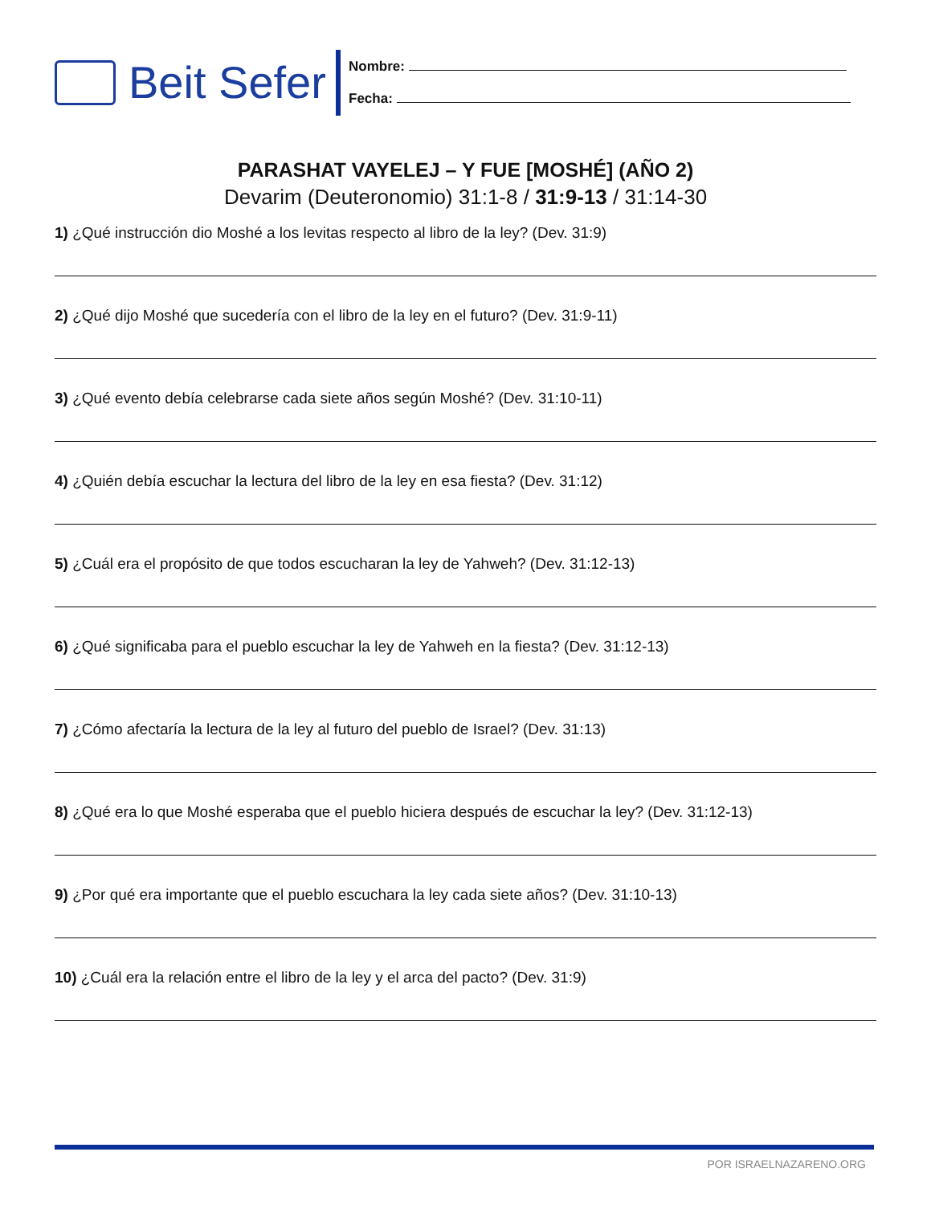Beit Sefer
Nombre:
Fecha:
PARASHAT VAYELEJ – Y FUE [MOSHÉ] (AÑO 2)
Devarim (Deuteronomio) 31:1-8 / 31:9-13 / 31:14-30
1) ¿Qué instrucción dio Moshé a los levitas respecto al libro de la ley? (Dev. 31:9)
2) ¿Qué dijo Moshé que sucedería con el libro de la ley en el futuro? (Dev. 31:9-11)
3) ¿Qué evento debía celebrarse cada siete años según Moshé? (Dev. 31:10-11)
4) ¿Quién debía escuchar la lectura del libro de la ley en esa fiesta? (Dev. 31:12)
5) ¿Cuál era el propósito de que todos escucharan la ley de Yahweh? (Dev. 31:12-13)
6) ¿Qué significaba para el pueblo escuchar la ley de Yahweh en la fiesta? (Dev. 31:12-13)
7) ¿Cómo afectaría la lectura de la ley al futuro del pueblo de Israel? (Dev. 31:13)
8) ¿Qué era lo que Moshé esperaba que el pueblo hiciera después de escuchar la ley? (Dev. 31:12-13)
9) ¿Por qué era importante que el pueblo escuchara la ley cada siete años? (Dev. 31:10-13)
10) ¿Cuál era la relación entre el libro de la ley y el arca del pacto? (Dev. 31:9)
POR ISRAELNAZARENO.ORG